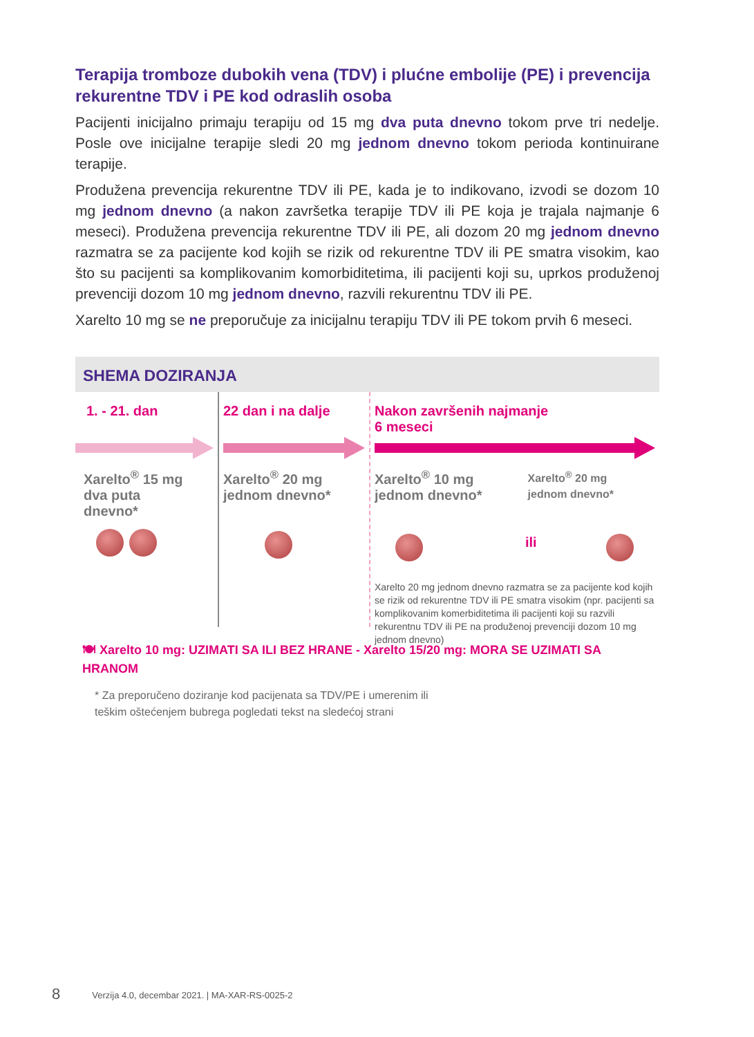Terapija tromboze dubokih vena (TDV) i plućne embolije (PE) i prevencija rekurentne TDV i PE kod odraslih osoba
Pacijenti inicijalno primaju terapiju od 15 mg dva puta dnevno tokom prve tri nedelje. Posle ove inicijalne terapije sledi 20 mg jednom dnevno tokom perioda kontinuirane terapije.
Produžena prevencija rekurentne TDV ili PE, kada je to indikovano, izvodi se dozom 10 mg jednom dnevno (a nakon završetka terapije TDV ili PE koja je trajala najmanje 6 meseci). Produžena prevencija rekurentne TDV ili PE, ali dozom 20 mg jednom dnevno razmatra se za pacijente kod kojih se rizik od rekurentne TDV ili PE smatra visokim, kao što su pacijenti sa komplikovanim komorbiditetima, ili pacijenti koji su, uprkos produženoj prevenciji dozom 10 mg jednom dnevno, razvili rekurentnu TDV ili PE.
Xarelto 10 mg se ne preporučuje za inicijalnu terapiju TDV ili PE tokom prvih 6 meseci.
SHEMA DOZIRANJA
1. - 21. dan
Xarelto<sup>®</sup> 15 mg
dva puta
dnevno*
22 dan i na dalje
Xarelto<sup>®</sup> 20 mg
jednom dnevno*
Nakon završenih najmanje
6 meseci
Xarelto<sup>®</sup> 10 mg
jednom dnevno*
Xarelto<sup>®</sup> 20 mg
jednom dnevno*
ili
Xarelto 20 mg jednom dnevno razmatra se za pacijente kod kojih se rizik od rekurentne TDV ili PE smatra visokim (npr. pacijenti sa komplikovanim komerbiditetima ili pacijenti koji su razvili rekurentnu TDV ili PE na produženoj prevenciji dozom 10 mg jednom dnevno)
🍽 Xarelto 10 mg: UZIMATI SA ILI BEZ HRANE - Xarelto 15/20 mg: MORA SE UZIMATI SA HRANOM
* Za preporučeno doziranje kod pacijenata sa TDV/PE i umerenim ili
teškim oštećenjem bubrega pogledati tekst na sledećoj strani
8 Verzija 4.0, decembar 2021. | MA-XAR-RS-0025-2